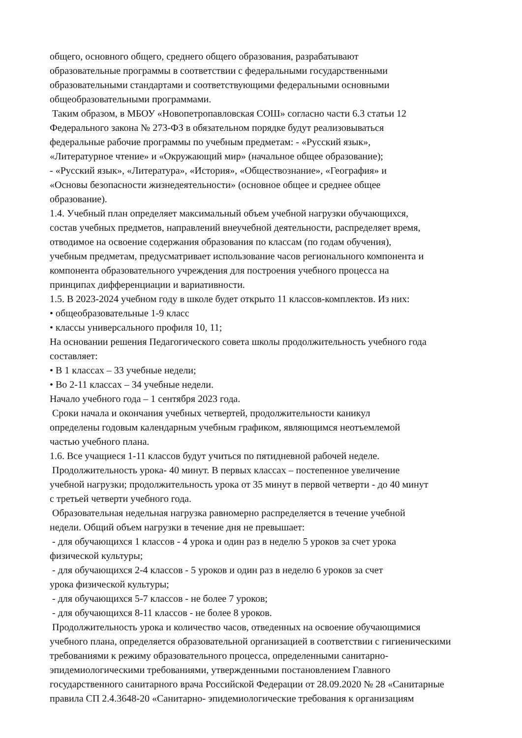общего, основного общего, среднего общего образования, разрабатывают
образовательные программы в соответствии с федеральными государственными
образовательными стандартами и соответствующими федеральными основными
общеобразовательными программами.
Таким образом, в МБОУ «Новопетропавловская СОШ» согласно части 6.3 статьи 12
Федерального закона № 273-ФЗ в обязательном порядке будут реализовываться
федеральные рабочие программы по учебным предметам: - «Русский язык»,
«Литературное чтение» и «Окружающий мир» (начальное общее образование);
- «Русский язык», «Литература», «История», «Обществознание», «География» и
«Основы безопасности жизнедеятельности» (основное общее и среднее общее
образование).
1.4. Учебный план определяет максимальный объем учебной нагрузки обучающихся,
состав учебных предметов, направлений внеучебной деятельности, распределяет время,
отводимое на освоение содержания образования по классам (по годам обучения),
учебным предметам, предусматривает использование часов регионального компонента и
компонента образовательного учреждения для построения учебного процесса на
принципах дифференциации и вариативности.
1.5. В 2023-2024 учебном году в школе будет открыто 11 классов-комплектов. Из них:
• общеобразовательные 1-9 класс
• классы универсального профиля 10, 11;
На основании решения Педагогического совета школы продолжительность учебного года
составляет:
• В 1 классах – 33 учебные недели;
• Во 2-11 классах – 34 учебные недели.
Начало учебного года – 1 сентября 2023 года.
Сроки начала и окончания учебных четвертей, продолжительности каникул
определены годовым календарным учебным графиком, являющимся неотъемлемой
частью учебного плана.
1.6. Все учащиеся 1-11 классов будут учиться по пятидневной рабочей неделе.
Продолжительность урока- 40 минут. В первых классах – постепенное увеличение
учебной нагрузки; продолжительность урока от 35 минут в первой четверти - до 40 минут
с третьей четверти учебного года.
Образовательная недельная нагрузка равномерно распределяется в течение учебной
недели. Общий объем нагрузки в течение дня не превышает:
- для обучающихся 1 классов - 4 урока и один раз в неделю 5 уроков за счет урока
физической культуры;
- для обучающихся 2-4 классов - 5 уроков и один раз в неделю 6 уроков за счет
урока физической культуры;
- для обучающихся 5-7 классов - не более 7 уроков;
- для обучающихся 8-11 классов - не более 8 уроков.
Продолжительность урока и количество часов, отведенных на освоение обучающимися
учебного плана, определяется образовательной организацией в соответствии с гигиеническими
требованиями к режиму образовательного процесса, определенными санитарно-
эпидемиологическими требованиями, утвержденными постановлением Главного
государственного санитарного врача Российской Федерации от 28.09.2020 № 28 «Санитарные
правила СП 2.4.3648-20 «Санитарно- эпидемиологические требования к организациям